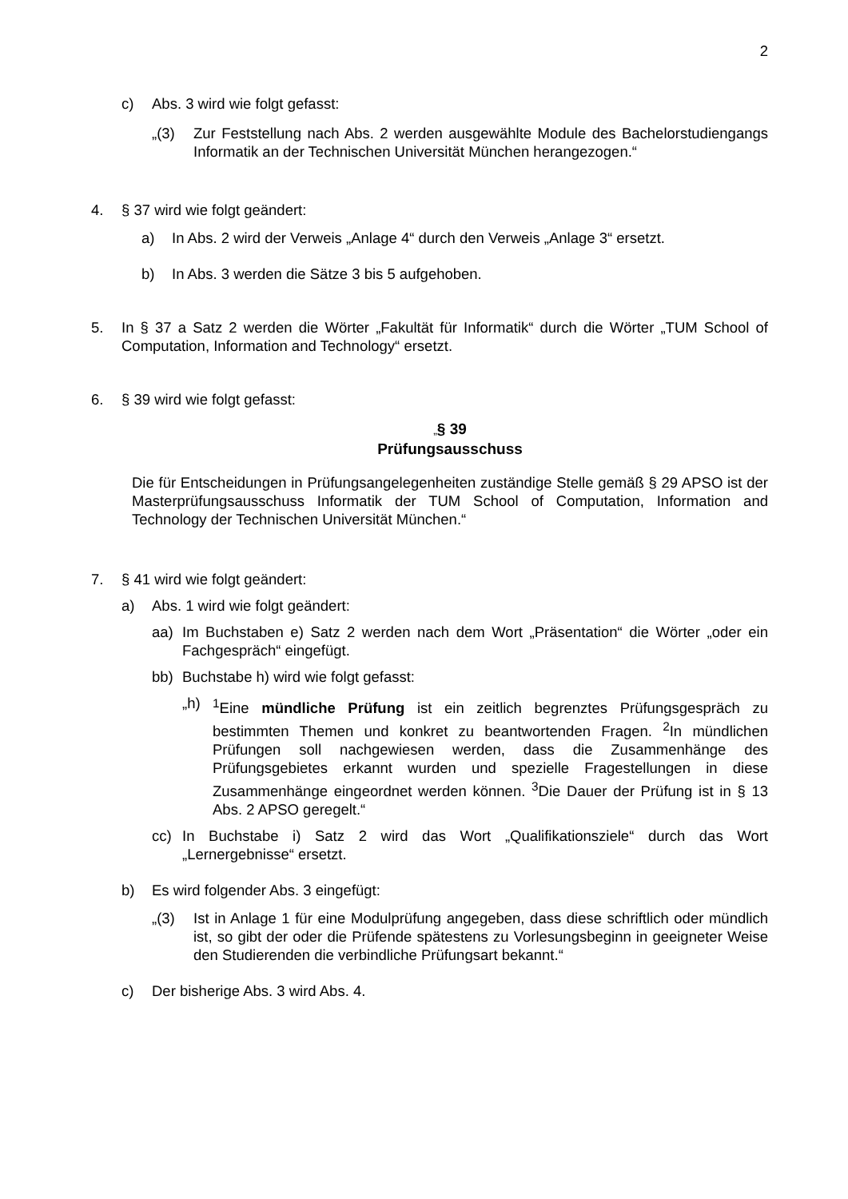2
c) Abs. 3 wird wie folgt gefasst:
„(3) Zur Feststellung nach Abs. 2 werden ausgewählte Module des Bachelorstudiengangs Informatik an der Technischen Universität München herangezogen.“
4. § 37 wird wie folgt geändert:
a) In Abs. 2 wird der Verweis „Anlage 4“ durch den Verweis „Anlage 3“ ersetzt.
b) In Abs. 3 werden die Sätze 3 bis 5 aufgehoben.
5. In § 37 a Satz 2 werden die Wörter „Fakultät für Informatik“ durch die Wörter „TUM School of Computation, Information and Technology“ ersetzt.
6. § 39 wird wie folgt gefasst:
„§ 39
Prüfungsausschuss
Die für Entscheidungen in Prüfungsangelegenheiten zuständige Stelle gemäß § 29 APSO ist der Masterprüfungsausschuss Informatik der TUM School of Computation, Information and Technology der Technischen Universität München.“
7. § 41 wird wie folgt geändert:
a) Abs. 1 wird wie folgt geändert:
aa) Im Buchstaben e) Satz 2 werden nach dem Wort „Präsentation“ die Wörter „oder ein Fachgespräch“ eingefügt.
bb) Buchstabe h) wird wie folgt gefasst:
„h) <sup>1</sup>Eine mündliche Prüfung ist ein zeitlich begrenztes Prüfungsgespräch zu bestimmten Themen und konkret zu beantwortenden Fragen. <sup>2</sup>In mündlichen Prüfungen soll nachgewiesen werden, dass die Zusammenhänge des Prüfungsgebietes erkannt wurden und spezielle Fragestellungen in diese Zusammenhänge eingeordnet werden können. <sup>3</sup>Die Dauer der Prüfung ist in § 13 Abs. 2 APSO geregelt.“
cc) In Buchstabe i) Satz 2 wird das Wort „Qualifikationsziele“ durch das Wort „Lernergebnisse“ ersetzt.
b) Es wird folgender Abs. 3 eingefügt:
„(3) Ist in Anlage 1 für eine Modulprüfung angegeben, dass diese schriftlich oder mündlich ist, so gibt der oder die Prüfende spätestens zu Vorlesungsbeginn in geeigneter Weise den Studierenden die verbindliche Prüfungsart bekannt.“
c) Der bisherige Abs. 3 wird Abs. 4.